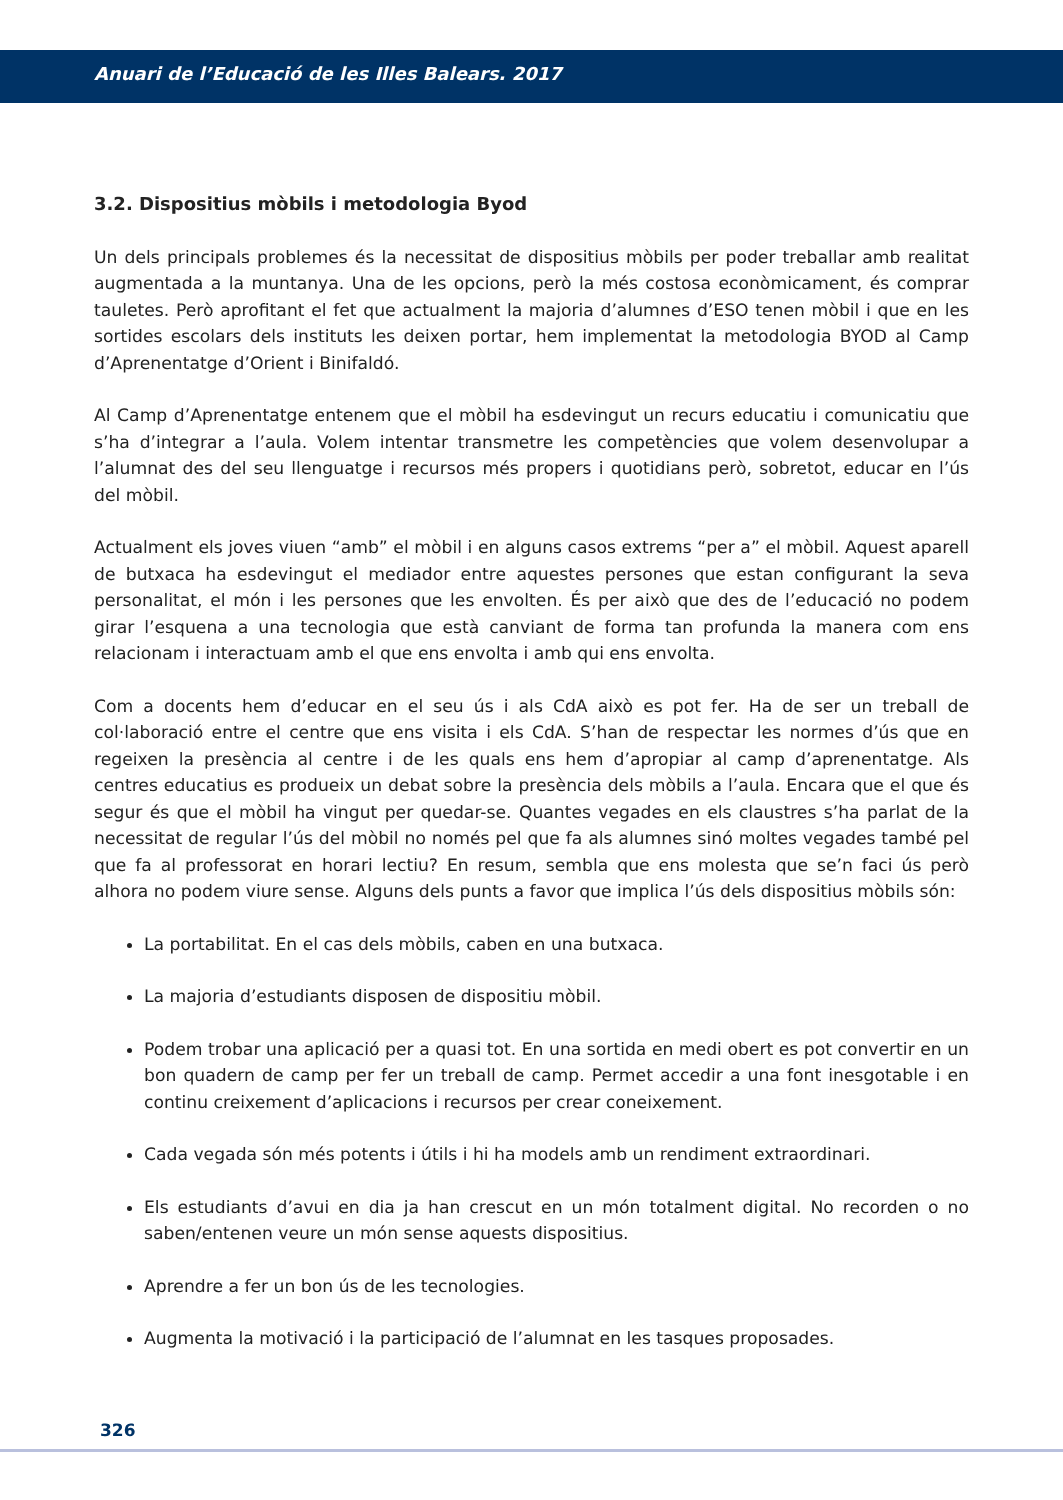Anuari de l’Educació de les Illes Balears. 2017
3.2. Dispositius mòbils i metodologia Byod
Un dels principals problemes és la necessitat de dispositius mòbils per poder treballar amb realitat augmentada a la muntanya. Una de les opcions, però la més costosa econòmicament, és comprar tauletes. Però aprofitant el fet que actualment la majoria d’alumnes d’ESO tenen mòbil i que en les sortides escolars dels instituts les deixen portar, hem implementat la metodologia BYOD al Camp d’Aprenentatge d’Orient i Binifaldó.
Al Camp d’Aprenentatge entenem que el mòbil ha esdevingut un recurs educatiu i comunicatiu que s’ha d’integrar a l’aula. Volem intentar transmetre les competències que volem desenvolupar a l’alumnat des del seu llenguatge i recursos més propers i quotidians però, sobretot, educar en l’ús del mòbil.
Actualment els joves viuen “amb” el mòbil i en alguns casos extrems “per a” el mòbil. Aquest aparell de butxaca ha esdevingut el mediador entre aquestes persones que estan configurant la seva personalitat, el món i les persones que les envolten. És per això que des de l’educació no podem girar l’esquena a una tecnologia que està canviant de forma tan profunda la manera com ens relacionam i interactuam amb el que ens envolta i amb qui ens envolta.
Com a docents hem d’educar en el seu ús i als CdA això es pot fer. Ha de ser un treball de col·laboració entre el centre que ens visita i els CdA. S’han de respectar les normes d’ús que en regeixen la presència al centre i de les quals ens hem d’apropiar al camp d’aprenentatge. Als centres educatius es produeix un debat sobre la presència dels mòbils a l’aula. Encara que el que és segur és que el mòbil ha vingut per quedar-se. Quantes vegades en els claustres s’ha parlat de la necessitat de regular l’ús del mòbil no només pel que fa als alumnes sinó moltes vegades també pel que fa al professorat en horari lectiu? En resum, sembla que ens molesta que se’n faci ús però alhora no podem viure sense. Alguns dels punts a favor que implica l’ús dels dispositius mòbils són:
La portabilitat. En el cas dels mòbils, caben en una butxaca.
La majoria d’estudiants disposen de dispositiu mòbil.
Podem trobar una aplicació per a quasi tot. En una sortida en medi obert es pot convertir en un bon quadern de camp per fer un treball de camp. Permet accedir a una font inesgotable i en continu creixement d’aplicacions i recursos per crear coneixement.
Cada vegada són més potents i útils i hi ha models amb un rendiment extraordinari.
Els estudiants d’avui en dia ja han crescut en un món totalment digital. No recorden o no saben/entenen veure un món sense aquests dispositius.
Aprendre a fer un bon ús de les tecnologies.
Augmenta la motivació i la participació de l’alumnat en les tasques proposades.
326